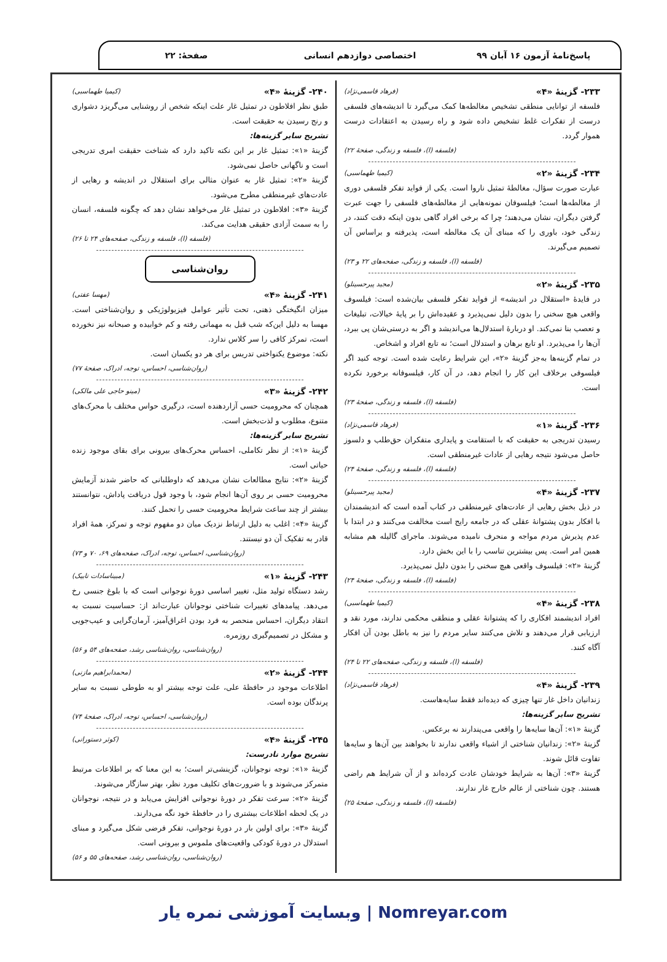پاسخ‌نامهٔ آزمون ۱۶ آبان ۹۹ اختصاصی دوازدهم انسانی صفحهٔ: ۲۲
۲۳۳- گزینهٔ «۴» (فرهاد قاسمی‌نژاد)
فلسفه از توانایی منطقی تشخیص مغالطه‌ها کمک می‌گیرد تا اندیشه‌های فلسفی درست از تفکرات غلط تشخیص داده شود و راه رسیدن به اعتقادات درست هموار گردد.
(فلسفه (ا)، فلسفه و زندگی، صفحهٔ ۲۲)
۲۳۴- گزینهٔ «۲» (کیمیا طهماسبی)
عبارت صورت سؤال، مغالطهٔ تمثیل ناروا است. یکی از فواید تفکر فلسفی دوری از مغالطه‌ها است؛ فیلسوفان نمونه‌هایی از مغالطه‌های فلسفی را جهت عبرت گرفتن دیگران، نشان می‌دهند؛ چرا که برخی افراد گاهی بدون اینکه دقت کنند، در زندگی خود، باوری را که مبنای آن یک مغالطه است، پذیرفته و براساس آن تصمیم می‌گیرند.
(فلسفه (ا)، فلسفه و زندگی، صفحه‌های ۲۲ و ۲۳)
۲۳۵- گزینهٔ «۲» (مجید پیرحسینلو)
در فایدهٔ «استقلال در اندیشه» از فواید تفکر فلسفی بیان‌شده است: فیلسوف واقعی هیچ سخنی را بدون دلیل نمی‌پذیرد و عقیده‌اش را بر پایهٔ خیالات، تبلیغات و تعصب بنا نمی‌کند. او دربارهٔ استدلال‌ها می‌اندیشد و اگر به درستی‌شان پی ببرد، آن‌ها را می‌پذیرد. او تابع برهان و استدلال است؛ نه تابع افراد و اشخاص.
در تمام گزینه‌ها به‌جز گزینهٔ «۲»، این شرایط رعایت شده است. توجه کنید اگر فیلسوفی برخلاف این کار را انجام دهد، در آن کار، فیلسوفانه برخورد نکرده است.
(فلسفه (ا)، فلسفه و زندگی، صفحهٔ ۲۳)
۲۳۶- گزینهٔ «۱» (فرهاد قاسمی‌نژاد)
رسیدن تدریجی به حقیقت که با استقامت و پایداری متفکران حق‌طلب و دلسوز حاصل می‌شود نتیجه رهایی از عادات غیرمنطقی است.
(فلسفه (ا)، فلسفه و زندگی، صفحهٔ ۲۴)
۲۳۷- گزینهٔ «۴» (مجید پیرحسینلو)
در ذیل بخش رهایی از عادت‌های غیرمنطقی در کتاب آمده است که اندیشمندان با افکار بدون پشتوانهٔ عقلی که در جامعه رایج است مخالفت می‌کنند و در ابتدا با عدم پذیرش مردم مواجه و منحرف نامیده می‌شوند. ماجرای گالیله هم مشابه همین امر است. پس بیشترین تناسب را با این بخش دارد.
گزینهٔ «۲»: فیلسوف واقعی هیچ سخنی را بدون دلیل نمی‌پذیرد.
(فلسفه (ا)، فلسفه و زندگی، صفحهٔ ۲۴)
۲۳۸- گزینهٔ «۴» (کیمیا طهماسبی)
افراد اندیشمند افکاری را که پشتوانهٔ عقلی و منطقی محکمی ندارند، مورد نقد و ارزیابی قرار می‌دهند و تلاش می‌کنند سایر مردم را نیز به باطل بودن آن افکار آگاه کنند.
(فلسفه (ا)، فلسفه و زندگی، صفحه‌های ۲۲ تا ۲۴)
۲۳۹- گزینهٔ «۴» (فرهاد قاسمی‌نژاد)
زندانیان داخل غار تنها چیزی که دیده‌اند فقط سایه‌هاست.
تشریح سایر گزینه‌ها:
گزینهٔ «۱»: آن‌ها سایه‌ها را واقعی می‌پندارند نه برعکس.
گزینهٔ «۲»: زندانیان شناختی از اشیاء واقعی ندارند تا بخواهند بین آن‌ها و سایه‌ها تفاوت قائل شوند.
گزینهٔ «۳»: آن‌ها به شرایط خودشان عادت کرده‌اند و از آن شرایط هم راضی هستند. چون شناختی از عالم خارج غار ندارند.
(فلسفه (ا)، فلسفه و زندگی، صفحهٔ ۲۵)
۲۴۰- گزینهٔ «۴» (کیمیا طهماسبی)
طبق نظر افلاطون در تمثیل غار علت اینکه شخص از روشنایی می‌گریزد دشواری و رنج رسیدن به حقیقت است.
تشریح سایر گزینه‌ها:
گزینهٔ «۱»: تمثیل غار بر این نکته تاکید دارد که شناخت حقیقت امری تدریجی است و ناگهانی حاصل نمی‌شود.
گزینهٔ «۲»: تمثیل غار به عنوان مثالی برای استقلال در اندیشه و رهایی از عادت‌های غیرمنطقی مطرح می‌شود.
گزینهٔ «۳»: افلاطون در تمثیل غار می‌خواهد نشان دهد که چگونه فلسفه، انسان را به سمت آزادی حقیقی هدایت می‌کند.
(فلسفه (ا)، فلسفه و زندگی، صفحه‌های ۲۴ تا ۲۶)
روان‌شناسی
۲۴۱- گزینهٔ «۴» (مهسا عفتی)
میزان انگیختگی ذهنی، تحت تأثیر عوامل فیزیولوژیکی و روان‌شناختی است. مهسا به دلیل این‌که شب قبل به مهمانی رفته و کم خوابیده و صبحانه نیز نخورده است، تمرکز کافی را سر کلاس ندارد.
نکته: موضوع یکنواختی تدریس برای هر دو یکسان است.
(روان‌شناسی، احساس، توجه، ادراک، صفحهٔ ۷۷)
۲۴۲- گزینهٔ «۳» (مینو حاجی علی مالکی)
همچنان که محرومیت حسی آزاردهنده است، درگیری حواس مختلف با محرک‌های متنوع، مطلوب و لذت‌بخش است.
تشریح سایر گزینه‌ها:
گزینهٔ «۱»: از نظر تکاملی، احساس محرک‌های بیرونی برای بقای موجود زنده حیاتی است.
گزینهٔ «۲»: نتایج مطالعات نشان می‌دهد که داوطلبانی که حاضر شدند آزمایش محرومیت حسی بر روی آن‌ها انجام شود، با وجود قول دریافت پاداش، نتوانستند بیشتر از چند ساعت شرایط محرومیت حسی را تحمل کنند.
گزینهٔ «۴»: اغلب به دلیل ارتباط نزدیک میان دو مفهوم توجه و تمرکز، همهٔ افراد قادر به تفکیک آن دو نیستند.
(روان‌شناسی، احساس، توجه، ادراک، صفحه‌های ۶۹، ۷۰ و ۷۳)
۲۴۳- گزینهٔ «۱» (مبیناسادات تابیک)
رشد دستگاه تولید مثل، تغییر اساسی دورهٔ نوجوانی است که با بلوغ جنسی رخ می‌دهد. پیامدهای تغییرات شناختی نوجوانان عبارت‌اند از: حساسیت نسبت به انتقاد دیگران، احساس منحصر به فرد بودن اغراق‌آمیز، آرمان‌گرایی و عیب‌جویی و مشکل در تصمیم‌گیری روزمره.
(روان‌شناسی، روان‌شناسی رشد، صفحه‌های ۵۴ و ۵۶)
۲۴۴- گزینهٔ «۲» (محمدابراهیم مازنی)
اطلاعات موجود در حافظهٔ علی، علت توجه بیشتر او به طوطی نسبت به سایر پرندگان بوده است.
(روان‌شناسی، احساس، توجه، ادراک، صفحهٔ ۷۴)
۲۴۵- گزینهٔ «۴» (کوثر دستورانی)
تشریح موارد نادرست:
گزینهٔ «۱»: توجه نوجوانان، گزینشی‌تر است؛ به این معنا که بر اطلاعات مرتبط متمرکز می‌شوند و با ضرورت‌های تکلیف مورد نظر، بهتر سازگار می‌شوند.
گزینهٔ «۲»: سرعت تفکر در دورهٔ نوجوانی افزایش می‌یابد و در نتیجه، نوجوانان در یک لحظه اطلاعات بیشتری را در حافظهٔ خود نگه می‌دارند.
گزینهٔ «۳»: برای اولین بار در دورهٔ نوجوانی، تفکر فرضی شکل می‌گیرد و مبنای استدلال در دورهٔ کودکی واقعیت‌های ملموس و بیرونی است.
(روان‌شناسی، روان‌شناسی رشد، صفحه‌های ۵۵ و ۵۶)
Nomreyar.com | وبسایت آموزشی نمره یار